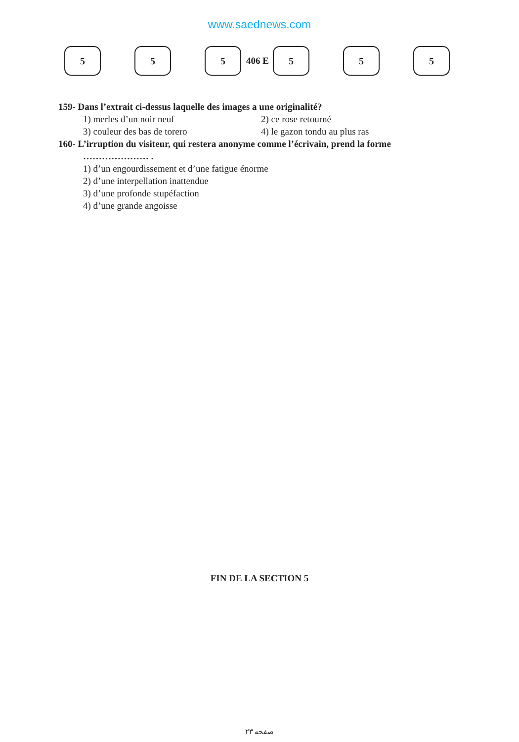www.saednews.com
5 5 5
406 E
5 5 5
159- Dans l’extrait ci-dessus laquelle des images a une originalité?
1) merles d’un noir neuf 2) ce rose retourné
3) couleur des bas de torero 4) le gazon tondu au plus ras
160- L’irruption du visiteur, qui restera anonyme comme l’écrivain, prend la forme
………………… .
1) d’un engourdissement et d’une fatigue énorme
2) d’une interpellation inattendue
3) d’une profonde stupéfaction
4) d’une grande angoisse
FIN DE LA SECTION 5
صفحه ۲۳